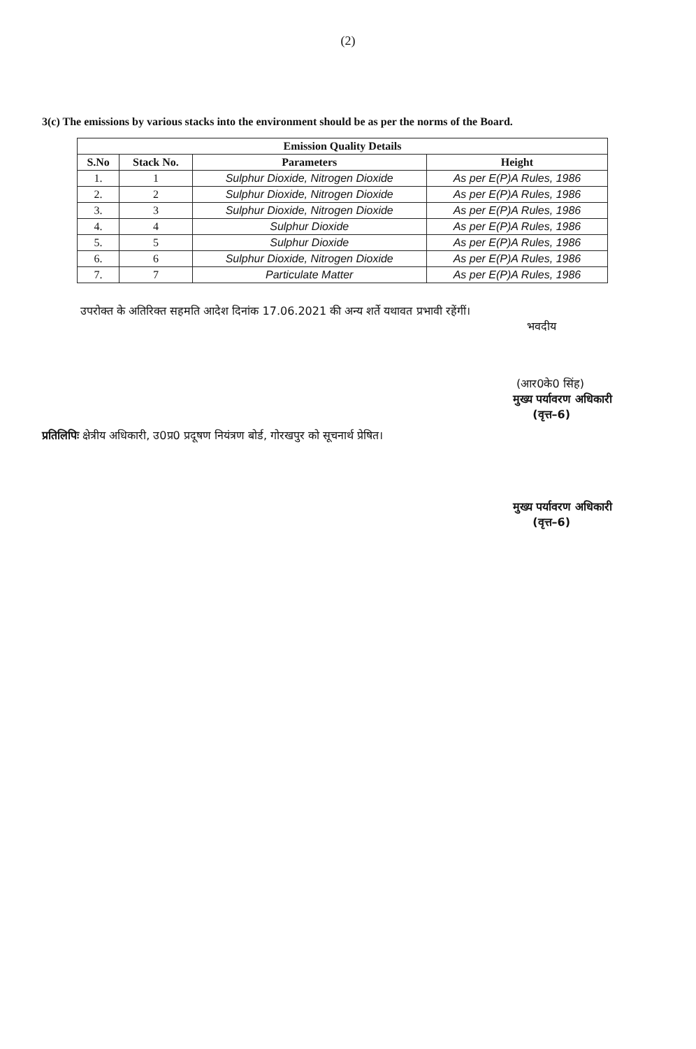(2)
3(c) The emissions by various stacks into the environment should be as per the norms of the Board.
| Emission Quality Details | | | |
| --- | --- | --- | --- |
| S.No | Stack No. | Parameters | Height |
| 1. | 1 | Sulphur Dioxide, Nitrogen Dioxide | As per E(P)A Rules, 1986 |
| 2. | 2 | Sulphur Dioxide, Nitrogen Dioxide | As per E(P)A Rules, 1986 |
| 3. | 3 | Sulphur Dioxide, Nitrogen Dioxide | As per E(P)A Rules, 1986 |
| 4. | 4 | Sulphur Dioxide | As per E(P)A Rules, 1986 |
| 5. | 5 | Sulphur Dioxide | As per E(P)A Rules, 1986 |
| 6. | 6 | Sulphur Dioxide, Nitrogen Dioxide | As per E(P)A Rules, 1986 |
| 7. | 7 | Particulate Matter | As per E(P)A Rules, 1986 |
उपरोक्त के अतिरिक्त सहमति आदेश दिनांक 17.06.2021 की अन्य शर्ते यथावत प्रभावी रहेंगीं।
भवदीय
(आर0के0 सिंह)
मुख्य पर्यावरण अधिकारी
(वृत्त–6)
प्रतिलिपिः क्षेत्रीय अधिकारी, उ0प्र0 प्रदूषण नियंत्रण बोर्ड, गोरखपुर को सूचनार्थ प्रेषित।
मुख्य पर्यावरण अधिकारी
(वृत्त–6)